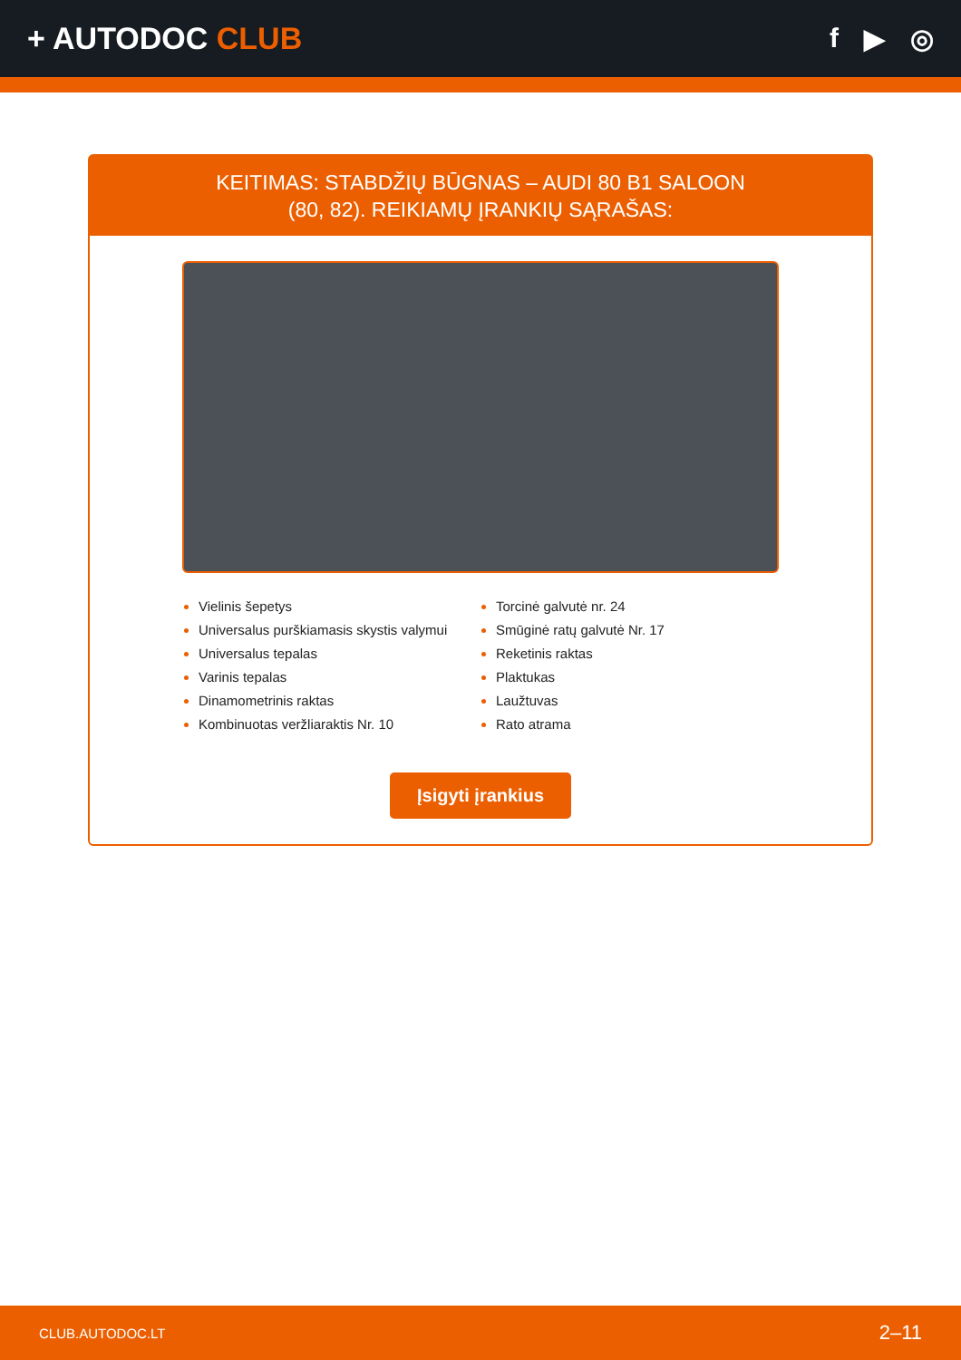+ AUTODOC CLUB f ▶ ◎
KEITIMAS: STABDŽIŲ BŪGNAS – AUDI 80 B1 SALOON
(80, 82). REIKIAMŲ ĮRANKIŲ SĄRAŠAS:
Vielinis šepetys
Universalus purškiamasis skystis valymui
Universalus tepalas
Varinis tepalas
Dinamometrinis raktas
Kombinuotas veržliaraktis Nr. 10
Torcinė galvutė nr. 24
Smūginė ratų galvutė Nr. 17
Reketinis raktas
Plaktukas
Laužtuvas
Rato atrama
Įsigyti įrankius
CLUB.AUTODOC.LT 2–11